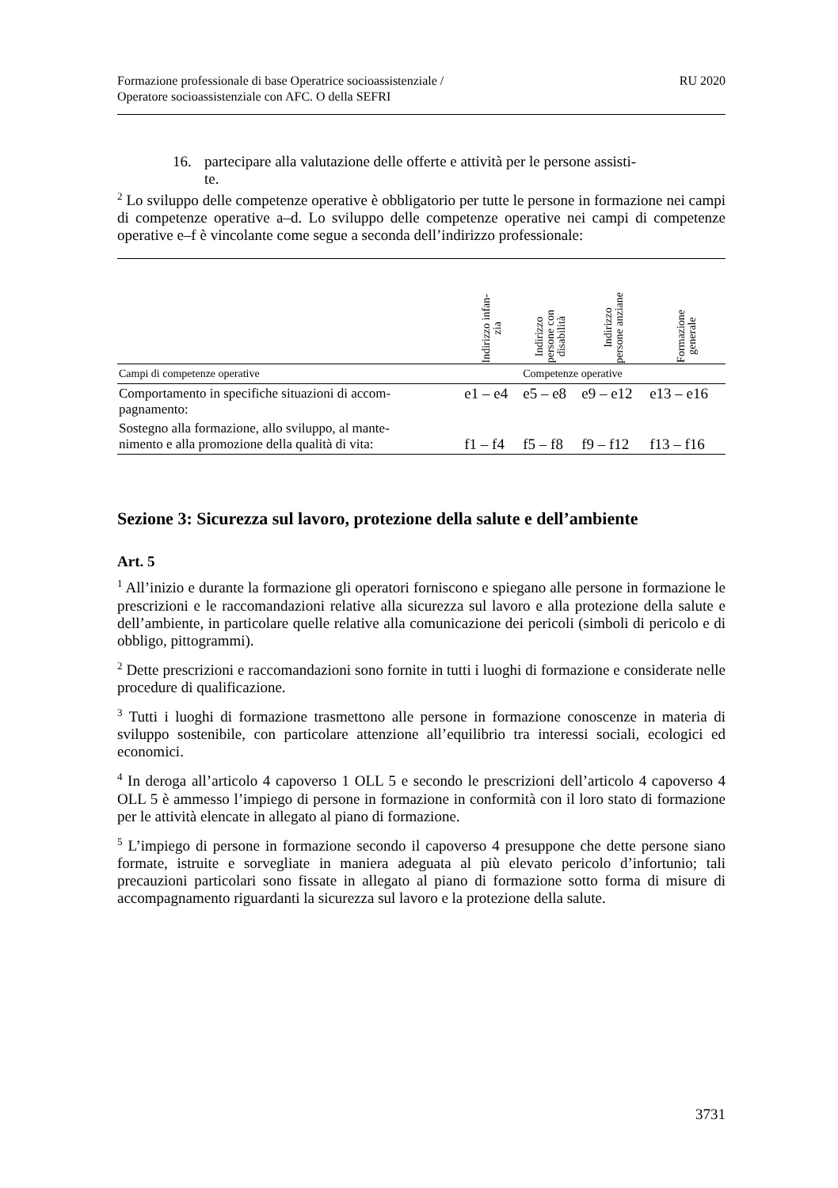Formazione professionale di base Operatrice socioassistenziale /
Operatore socioassistenziale con AFC. O della SEFRI
RU 2020
16. partecipare alla valutazione delle offerte e attività per le persone assisti-
te.
<sup>2</sup> Lo sviluppo delle competenze operative è obbligatorio per tutte le persone in formazione nei campi di competenze operative a–d. Lo sviluppo delle competenze operative nei campi di competenze operative e–f è vincolante come segue a seconda dell’indirizzo professionale:
| | Indirizzo infan- zia | Indirizzo persone con disabilità | Indirizzo persone anziane | Formazione generale |
| --- | --- | --- | --- | --- |
| Campi di competenze operative | | Competenze operative | | |
| Comportamento in specifiche situazioni di accom- pagnamento: | e1 – e4 | e5 – e8 | e9 – e12 | e13 – e16 |
| Sostegno alla formazione, allo sviluppo, al mante- nimento e alla promozione della qualità di vita: | f1 – f4 | f5 – f8 | f9 – f12 | f13 – f16 |
Sezione 3: Sicurezza sul lavoro, protezione della salute e dell’ambiente
Art. 5
<sup>1</sup> All’inizio e durante la formazione gli operatori forniscono e spiegano alle persone in formazione le prescrizioni e le raccomandazioni relative alla sicurezza sul lavoro e alla protezione della salute e dell’ambiente, in particolare quelle relative alla comunicazione dei pericoli (simboli di pericolo e di obbligo, pittogrammi).
<sup>2</sup> Dette prescrizioni e raccomandazioni sono fornite in tutti i luoghi di formazione e considerate nelle procedure di qualificazione.
<sup>3</sup> Tutti i luoghi di formazione trasmettono alle persone in formazione conoscenze in materia di sviluppo sostenibile, con particolare attenzione all’equilibrio tra interessi sociali, ecologici ed economici.
<sup>4</sup> In deroga all’articolo 4 capoverso 1 OLL 5 e secondo le prescrizioni dell’articolo 4 capoverso 4 OLL 5 è ammesso l’impiego di persone in formazione in conformità con il loro stato di formazione per le attività elencate in allegato al piano di formazione.
<sup>5</sup> L’impiego di persone in formazione secondo il capoverso 4 presuppone che dette persone siano formate, istruite e sorvegliate in maniera adeguata al più elevato pericolo d’infortunio; tali precauzioni particolari sono fissate in allegato al piano di formazione sotto forma di misure di accompagnamento riguardanti la sicurezza sul lavoro e la protezione della salute.
3731